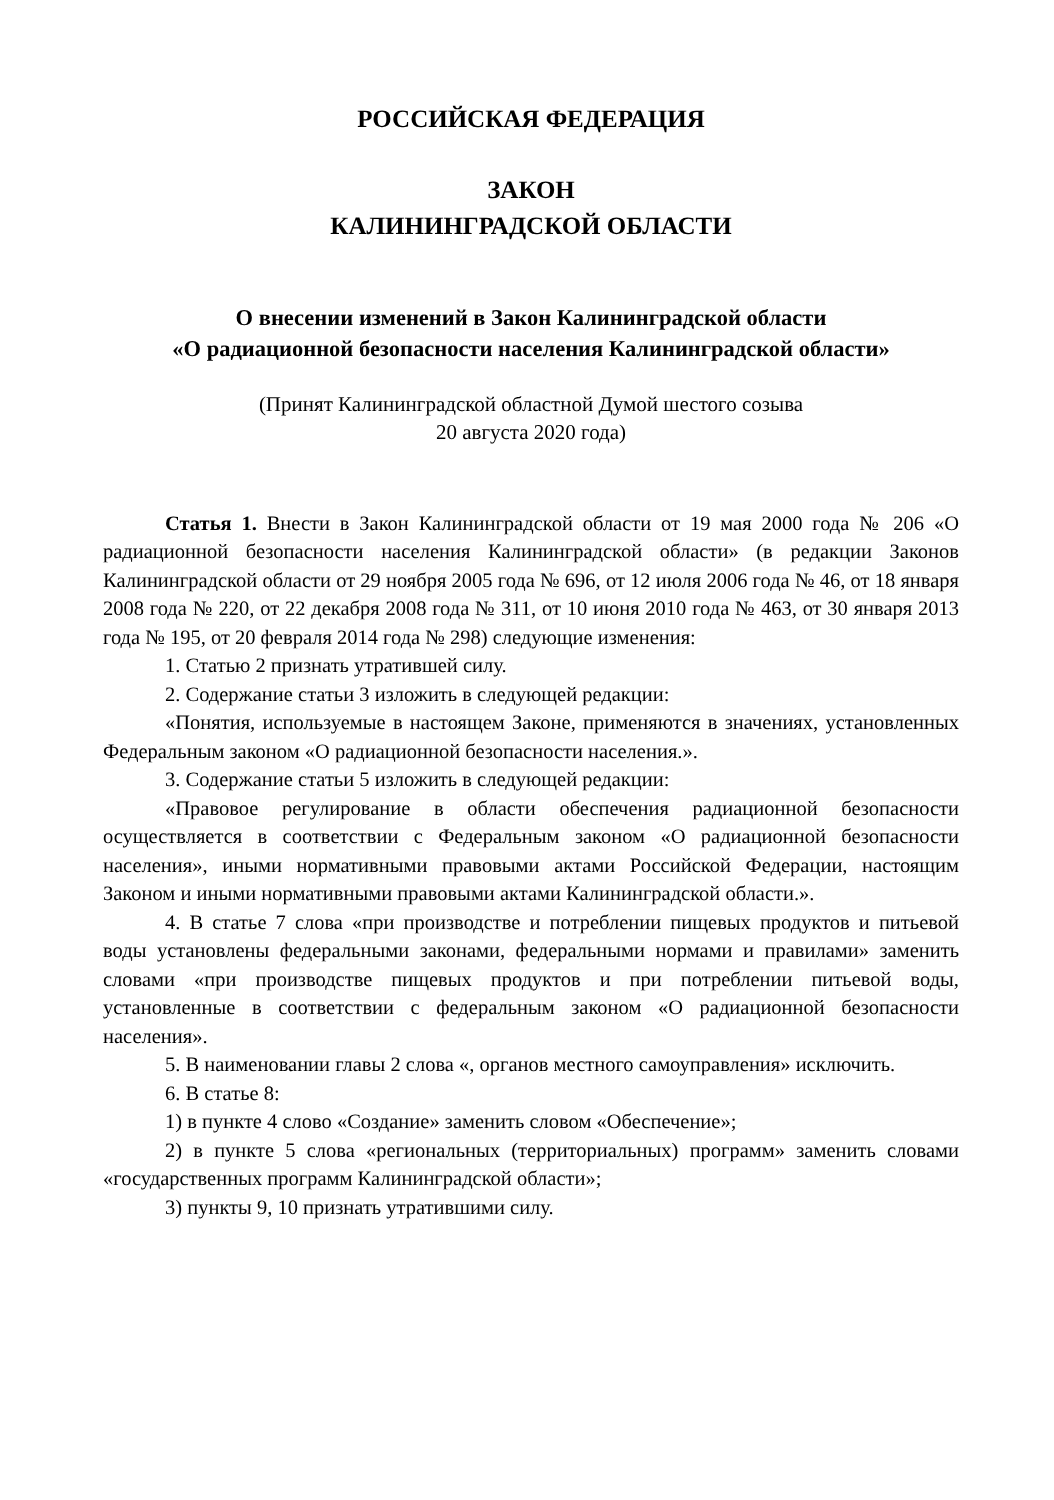РОССИЙСКАЯ ФЕДЕРАЦИЯ
ЗАКОН
КАЛИНИНГРАДСКОЙ ОБЛАСТИ
О внесении изменений в Закон Калининградской области
«О радиационной безопасности населения Калининградской области»
(Принят Калининградской областной Думой шестого созыва
20 августа 2020 года)
Статья 1. Внести в Закон Калининградской области от 19 мая 2000 года № 206 «О радиационной безопасности населения Калининградской области» (в редакции Законов Калининградской области от 29 ноября 2005 года № 696, от 12 июля 2006 года № 46, от 18 января 2008 года № 220, от 22 декабря 2008 года № 311, от 10 июня 2010 года № 463, от 30 января 2013 года № 195, от 20 февраля 2014 года № 298) следующие изменения:
1. Статью 2 признать утратившей силу.
2. Содержание статьи 3 изложить в следующей редакции:
«Понятия, используемые в настоящем Законе, применяются в значениях, установленных Федеральным законом «О радиационной безопасности населения.».
3. Содержание статьи 5 изложить в следующей редакции:
«Правовое регулирование в области обеспечения радиационной безопасности осуществляется в соответствии с Федеральным законом «О радиационной безопасности населения», иными нормативными правовыми актами Российской Федерации, настоящим Законом и иными нормативными правовыми актами Калининградской области.».
4. В статье 7 слова «при производстве и потреблении пищевых продуктов и питьевой воды установлены федеральными законами, федеральными нормами и правилами» заменить словами «при производстве пищевых продуктов и при потреблении питьевой воды, установленные в соответствии с федеральным законом «О радиационной безопасности населения».
5. В наименовании главы 2 слова «, органов местного самоуправления» исключить.
6. В статье 8:
1) в пункте 4 слово «Создание» заменить словом «Обеспечение»;
2) в пункте 5 слова «региональных (территориальных) программ» заменить словами «государственных программ Калининградской области»;
3) пункты 9, 10 признать утратившими силу.